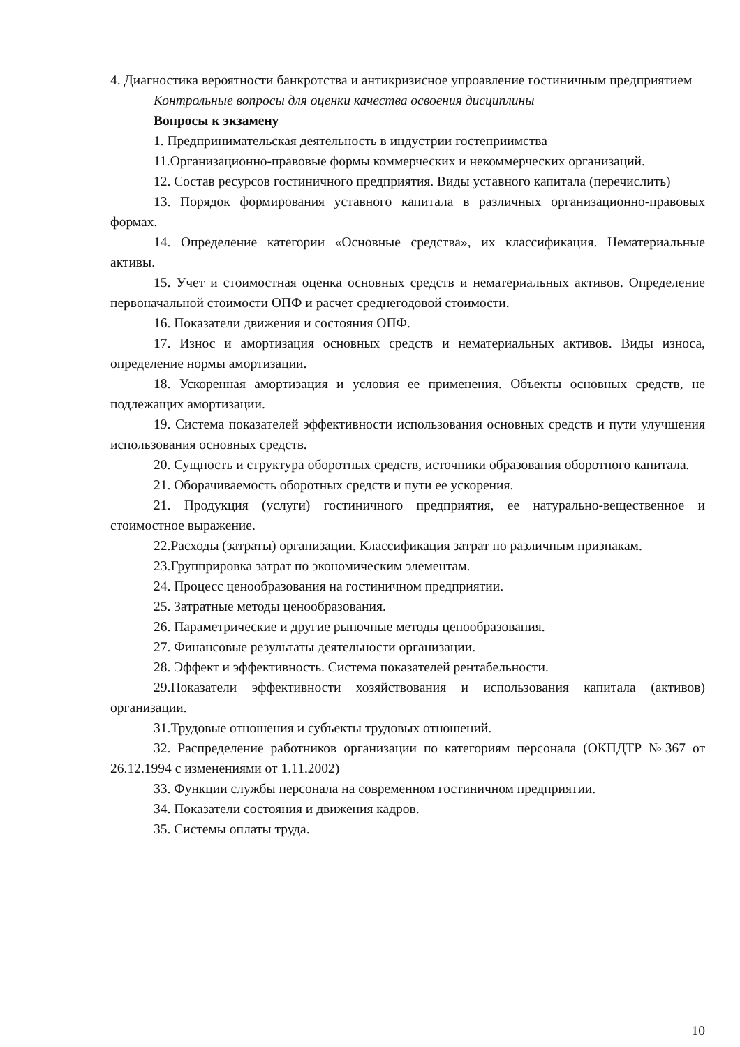4. Диагностика вероятности банкротства и антикризисное упроавление гостиничным предприятием
Контрольные вопросы для оценки качества освоения дисциплины
Вопросы к экзамену
1. Предпринимательская деятельность в индустрии гостеприимства
11.Организационно-правовые формы коммерческих и некоммерческих организаций.
12. Состав ресурсов гостиничного предприятия. Виды уставного капитала (перечислить)
13. Порядок формирования уставного капитала в различных организационно-правовых формах.
14. Определение категории «Основные средства», их классификация. Нематериальные активы.
15. Учет и стоимостная оценка основных средств и нематериальных активов. Определение первоначальной стоимости ОПФ и расчет среднегодовой стоимости.
16. Показатели движения и состояния ОПФ.
17. Износ и амортизация основных средств и нематериальных активов. Виды износа, определение нормы амортизации.
18. Ускоренная амортизация и условия ее применения. Объекты основных средств, не подлежащих амортизации.
19. Система показателей эффективности использования основных средств и пути улучшения использования основных средств.
20. Сущность и структура оборотных средств, источники образования оборотного капитала.
21. Оборачиваемость оборотных средств и пути ее ускорения.
21. Продукция (услуги) гостиничного предприятия, ее натурально-вещественное и стоимостное выражение.
22.Расходы (затраты) организации. Классификация затрат по различным признакам.
23.Групприровка затрат по экономическим элементам.
24. Процесс ценообразования на гостиничном предприятии.
25. Затратные методы ценообразования.
26. Параметрические и другие рыночные методы ценообразования.
27. Финансовые результаты деятельности организации.
28. Эффект и эффективность. Система показателей рентабельности.
29.Показатели эффективности хозяйствования и использования капитала (активов) организации.
31.Трудовые отношения и субъекты трудовых отношений.
32. Распределение работников организации по категориям персонала (ОКПДТР №367 от 26.12.1994 с изменениями от 1.11.2002)
33. Функции службы персонала на современном гостиничном предприятии.
34. Показатели состояния и движения кадров.
35. Системы оплаты труда.
10